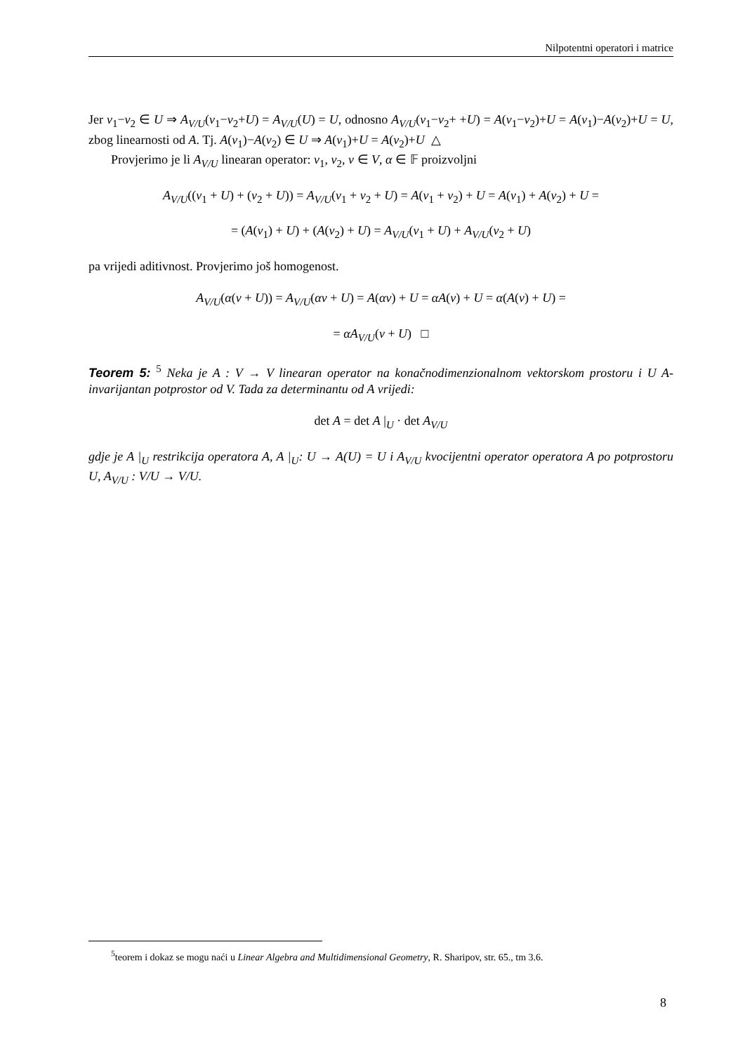Nilpotentni operatori i matrice
Jer v<sub>1</sub>−v<sub>2</sub> ∈ U ⇒ A<sub>V/U</sub>(v<sub>1</sub>−v<sub>2</sub>+U) = A<sub>V/U</sub>(U) = U, odnosno A<sub>V/U</sub>(v<sub>1</sub>−v<sub>2</sub>+ +U) = A(v<sub>1</sub>−v<sub>2</sub>)+U = A(v<sub>1</sub>)−A(v<sub>2</sub>)+U = U, zbog linearnosti od A. Tj. A(v<sub>1</sub>)−A(v<sub>2</sub>) ∈ U ⇒ A(v<sub>1</sub>)+U = A(v<sub>2</sub>)+U △
Provjerimo je li A<sub>V/U</sub> linearan operator: v<sub>1</sub>, v<sub>2</sub>, v ∈ V, α ∈ 𝔽 proizvoljni
A<sub>V/U</sub>((v<sub>1</sub> + U) + (v<sub>2</sub> + U)) = A<sub>V/U</sub>(v<sub>1</sub> + v<sub>2</sub> + U) = A(v<sub>1</sub> + v<sub>2</sub>) + U = A(v<sub>1</sub>) + A(v<sub>2</sub>) + U =
= (A(v<sub>1</sub>) + U) + (A(v<sub>2</sub>) + U) = A<sub>V/U</sub>(v<sub>1</sub> + U) + A<sub>V/U</sub>(v<sub>2</sub> + U)
pa vrijedi aditivnost. Provjerimo još homogenost.
A<sub>V/U</sub>(α(v + U)) = A<sub>V/U</sub>(αv + U) = A(αv) + U = αA(v) + U = α(A(v) + U) =
= αA<sub>V/U</sub>(v + U) □
Teorem 5: <sup>5</sup> Neka je A : V → V linearan operator na konačnodimenzionalnom vektorskom prostoru i U A-invarijantan potprostor od V. Tada za determinantu od A vrijedi:
det A = det A |<sub>U</sub> · det A<sub>V/U</sub>
gdje je A |<sub>U</sub> restrikcija operatora A, A |<sub>U</sub>: U → A(U) = U i A<sub>V/U</sub> kvocijentni operator operatora A po potprostoru U, A<sub>V/U</sub> : V/U → V/U.
<sup>5</sup> teorem i dokaz se mogu naći u Linear Algebra and Multidimensional Geometry, R. Sharipov, str. 65., tm 3.6.
8